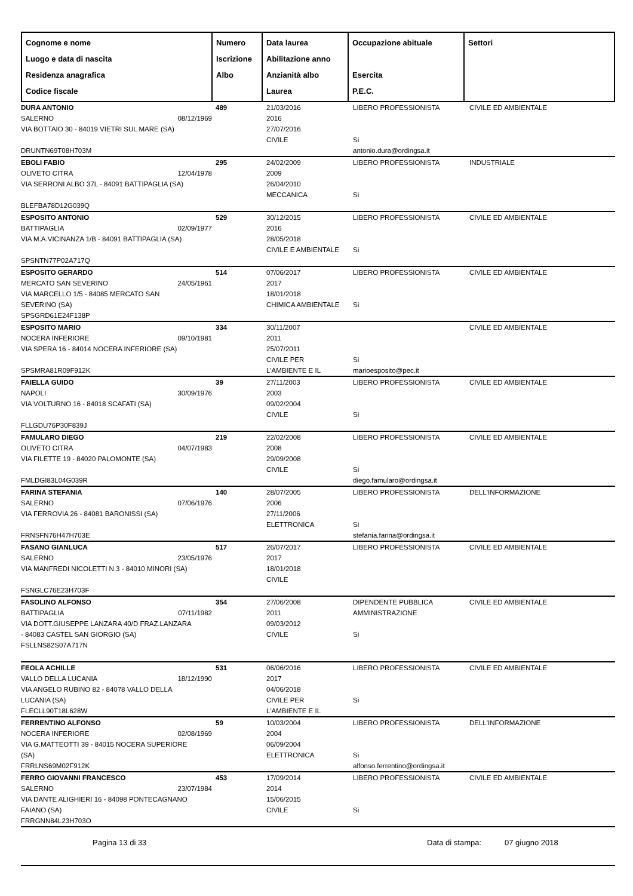| Cognome e nome Luogo e data di nascita Residenza anagrafica Codice fiscale | Numero Iscrizione Albo | Data laurea Abilitazione anno Anzianità albo Laurea | Occupazione abituale Esercita P.E.C. | Settori |
| --- | --- | --- | --- | --- |
| DURA ANTONIO SALERNO 08/12/1969 VIA BOTTAIO 30 - 84019 VIETRI SUL MARE (SA) DRUNTN69T08H703M | 489 | 21/03/2016 2016 27/07/2016 CIVILE | LIBERO PROFESSIONISTA Si antonio.dura@ordingsa.it | CIVILE ED AMBIENTALE |
| EBOLI FABIO OLIVETO CITRA 12/04/1978 VIA SERRONI ALBO 37L - 84091 BATTIPAGLIA (SA) BLEFBA78D12G039Q | 295 | 24/02/2009 2009 26/04/2010 MECCANICA | LIBERO PROFESSIONISTA Si | INDUSTRIALE |
| ESPOSITO ANTONIO BATTIPAGLIA 02/09/1977 VIA M.A.VICINANZA 1/B - 84091 BATTIPAGLIA (SA) SPSNTN77P02A717Q | 529 | 30/12/2015 2016 28/05/2018 CIVILE E AMBIENTALE | LIBERO PROFESSIONISTA Si | CIVILE ED AMBIENTALE |
| ESPOSITO GERARDO MERCATO SAN SEVERINO 24/05/1961 VIA MARCELLO 1/5 - 84085 MERCATO SAN SEVERINO (SA) SPSGRD61E24F138P | 514 | 07/06/2017 2017 18/01/2018 CHIMICA AMBIENTALE | LIBERO PROFESSIONISTA Si | CIVILE ED AMBIENTALE |
| ESPOSITO MARIO NOCERA INFERIORE 09/10/1981 VIA SPERA 16 - 84014 NOCERA INFERIORE (SA) SPSMRA81R09F912K | 334 | 30/11/2007 2011 25/07/2011 CIVILE PER L'AMBIENTE E IL | Si marioesposito@pec.it | CIVILE ED AMBIENTALE |
| FAIELLA GUIDO NAPOLI 30/09/1976 VIA VOLTURNO 16 - 84018 SCAFATI (SA) FLLGDU76P30F839J | 39 | 27/11/2003 2003 09/02/2004 CIVILE | LIBERO PROFESSIONISTA Si | CIVILE ED AMBIENTALE |
| FAMULARO DIEGO OLIVETO CITRA 04/07/1983 VIA FILETTE 19 - 84020 PALOMONTE (SA) FMLDGI83L04G039R | 219 | 22/02/2008 2008 29/09/2008 CIVILE | LIBERO PROFESSIONISTA Si diego.famularo@ordingsa.it | CIVILE ED AMBIENTALE |
| FARINA STEFANIA SALERNO 07/06/1976 VIA FERROVIA 26 - 84081 BARONISSI (SA) FRNSFN76H47H703E | 140 | 28/07/2005 2006 27/11/2006 ELETTRONICA | LIBERO PROFESSIONISTA Si stefania.farina@ordingsa.it | DELL'INFORMAZIONE |
| FASANO GIANLUCA SALERNO 23/05/1976 VIA MANFREDI NICOLETTI N.3 - 84010 MINORI (SA) FSNGLC76E23H703F | 517 | 26/07/2017 2017 18/01/2018 CIVILE | LIBERO PROFESSIONISTA | CIVILE ED AMBIENTALE |
| FASOLINO ALFONSO BATTIPAGLIA 07/11/1982 VIA DOTT.GIUSEPPE LANZARA 40/D FRAZ.LANZARA - 84083 CASTEL SAN GIORGIO (SA) FSLLNS82S07A717N | 354 | 27/06/2008 2011 09/03/2012 CIVILE | DIPENDENTE PUBBLICA AMMINISTRAZIONE Si | CIVILE ED AMBIENTALE |
| FEOLA ACHILLE VALLO DELLA LUCANIA 18/12/1990 VIA ANGELO RUBINO 82 - 84078 VALLO DELLA LUCANIA (SA) FLECLL90T18L628W | 531 | 06/06/2016 2017 04/06/2018 CIVILE PER L'AMBIENTE E IL | LIBERO PROFESSIONISTA Si | CIVILE ED AMBIENTALE |
| FERRENTINO ALFONSO NOCERA INFERIORE 02/08/1969 VIA G.MATTEOTTI 39 - 84015 NOCERA SUPERIORE (SA) FRRLNS69M02F912K | 59 | 10/03/2004 2004 06/09/2004 ELETTRONICA | LIBERO PROFESSIONISTA Si alfonso.ferrentino@ordingsa.it | DELL'INFORMAZIONE |
| FERRO GIOVANNI FRANCESCO SALERNO 23/07/1984 VIA DANTE ALIGHIERI 16 - 84098 PONTECAGNANO FAIANO (SA) FRRGNN84L23H703O | 453 | 17/09/2014 2014 15/06/2015 CIVILE | LIBERO PROFESSIONISTA Si | CIVILE ED AMBIENTALE |
Pagina 13 di 33 Data di stampa: 07 giugno 2018